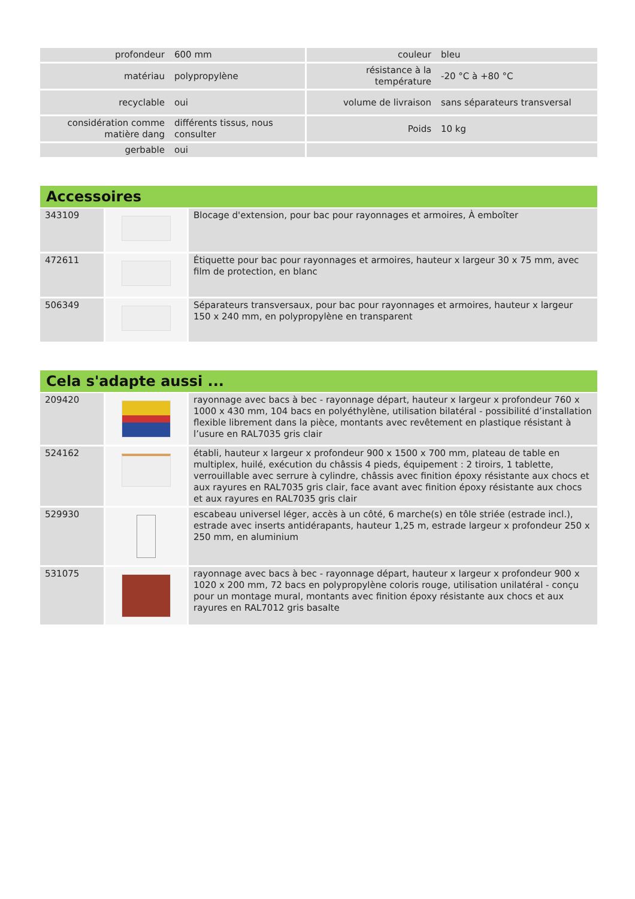| profondeur | 600 mm | couleur | bleu |
| matériau | polypropylène | résistance à la température | -20 °C à +80 °C |
| recyclable | oui | volume de livraison | sans séparateurs transversal |
| considération comme matière dang | différents tissus, nous consulter | Poids | 10 kg |
| gerbable | oui | | |
Accessoires
| 343109 | | Blocage d'extension, pour bac pour rayonnages et armoires, À emboîter |
| 472611 | | Étiquette pour bac pour rayonnages et armoires, hauteur x largeur 30 x 75 mm, avec film de protection, en blanc |
| 506349 | | Séparateurs transversaux, pour bac pour rayonnages et armoires, hauteur x largeur 150 x 240 mm, en polypropylène en transparent |
Cela s'adapte aussi ...
| 209420 | | rayonnage avec bacs à bec - rayonnage départ, hauteur x largeur x profondeur 760 x 1000 x 430 mm, 104 bacs en polyéthylène, utilisation bilatéral - possibilité d’installation flexible librement dans la pièce, montants avec revêtement en plastique résistant à l’usure en RAL7035 gris clair |
| 524162 | | établi, hauteur x largeur x profondeur 900 x 1500 x 700 mm, plateau de table en multiplex, huilé, exécution du châssis 4 pieds, équipement : 2 tiroirs, 1 tablette, verrouillable avec serrure à cylindre, châssis avec finition époxy résistante aux chocs et aux rayures en RAL7035 gris clair, face avant avec finition époxy résistante aux chocs et aux rayures en RAL7035 gris clair |
| 529930 | | escabeau universel léger, accès à un côté, 6 marche(s) en tôle striée (estrade incl.), estrade avec inserts antidérapants, hauteur 1,25 m, estrade largeur x profondeur 250 x 250 mm, en aluminium |
| 531075 | | rayonnage avec bacs à bec - rayonnage départ, hauteur x largeur x profondeur 900 x 1020 x 200 mm, 72 bacs en polypropylène coloris rouge, utilisation unilatéral - conçu pour un montage mural, montants avec finition époxy résistante aux chocs et aux rayures en RAL7012 gris basalte |